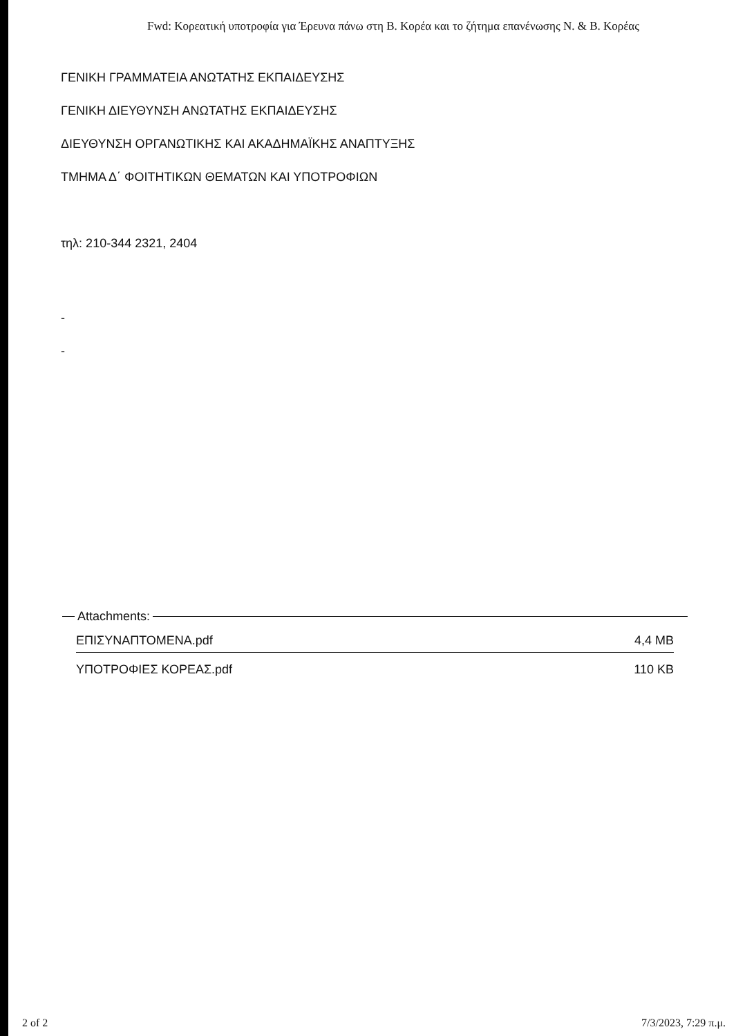Fwd: Κορεατική υποτροφία για Έρευνα πάνω στη Β. Κορέα και το ζήτημα επανένωσης Ν. & Β. Κορέας
ΓΕΝΙΚΗ ΓΡΑΜΜΑΤΕΙΑ ΑΝΩΤΑΤΗΣ ΕΚΠΑΙΔΕΥΣΗΣ
ΓΕΝΙΚΗ ΔΙΕΥΘΥΝΣΗ ΑΝΩΤΑΤΗΣ ΕΚΠΑΙΔΕΥΣΗΣ
ΔΙΕΥΘΥΝΣΗ ΟΡΓΑΝΩΤΙΚΗΣ ΚΑΙ ΑΚΑΔΗΜΑΪΚΗΣ ΑΝΑΠΤΥΞΗΣ
ΤΜΗΜΑ Δ΄ ΦΟΙΤΗΤΙΚΩΝ ΘΕΜΑΤΩΝ ΚΑΙ ΥΠΟΤΡΟΦΙΩΝ
τηλ: 210-344 2321, 2404
-
-
Attachments:
ΕΠΙΣΥΝΑΠΤΟΜΕΝΑ.pdf 4,4 MB
ΥΠΟΤΡΟΦΙΕΣ ΚΟΡΕΑΣ.pdf 110 KB
2 of 2 7/3/2023, 7:29 π.μ.